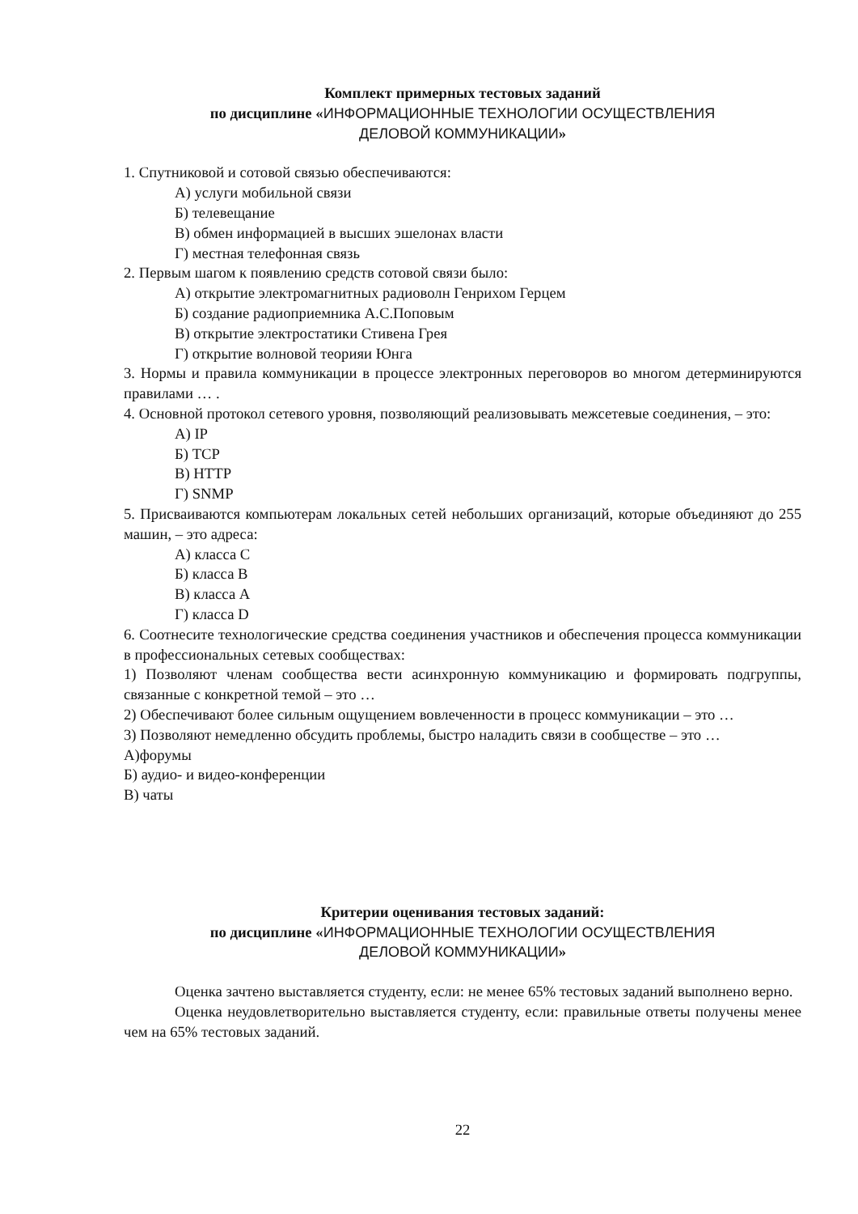Комплект примерных тестовых заданий
по дисциплине «ИНФОРМАЦИОННЫЕ ТЕХНОЛОГИИ ОСУЩЕСТВЛЕНИЯ
ДЕЛОВОЙ КОММУНИКАЦИИ»
1. Спутниковой и сотовой связью обеспечиваются:
А) услуги мобильной связи
Б) телевещание
В) обмен информацией в высших эшелонах власти
Г) местная телефонная связь
2. Первым шагом к появлению средств сотовой связи было:
А) открытие электромагнитных радиоволн Генрихом Герцем
Б) создание радиоприемника А.С.Поповым
В) открытие электростатики Стивена Грея
Г) открытие волновой теорияи Юнга
3. Нормы и правила коммуникации в процессе электронных переговоров во многом детерминируются правилами … .
4. Основной протокол сетевого уровня, позволяющий реализовывать межсетевые соединения, – это:
А) IP
Б) TCP
В) HTTP
Г) SNMP
5. Присваиваются компьютерам локальных сетей небольших организаций, которые объединяют до 255 машин, – это адреса:
А) класса С
Б) класса В
В) класса А
Г) класса D
6. Соотнесите технологические средства соединения участников и обеспечения процесса коммуникации в профессиональных сетевых сообществах:
1) Позволяют членам сообщества вести асинхронную коммуникацию и формировать подгруппы, связанные с конкретной темой – это …
2) Обеспечивают более сильным ощущением вовлеченности в процесс коммуникации – это …
3) Позволяют немедленно обсудить проблемы, быстро наладить связи в сообществе – это …
А)форумы
Б) аудио- и видео-конференции
В) чаты
Критерии оценивания тестовых заданий:
по дисциплине «ИНФОРМАЦИОННЫЕ ТЕХНОЛОГИИ ОСУЩЕСТВЛЕНИЯ
ДЕЛОВОЙ КОММУНИКАЦИИ»
Оценка зачтено выставляется студенту, если: не менее 65% тестовых заданий выполнено верно.
Оценка неудовлетворительно выставляется студенту, если: правильные ответы получены менее чем на 65% тестовых заданий.
22